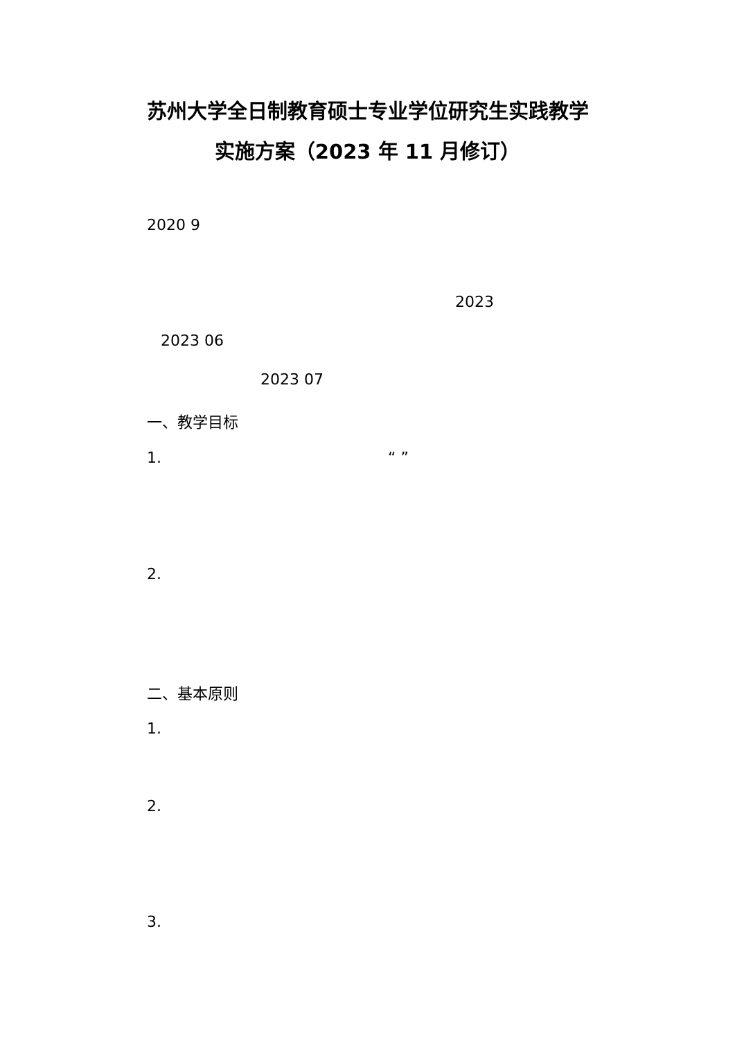苏州大学全日制教育硕士专业学位研究生实践教学
实施方案（2023 年 11 月修订）
2020 9
2023
2023 06
2023 07
一、教学目标
1. “ ”
2.
二、基本原则
1.
2.
3.